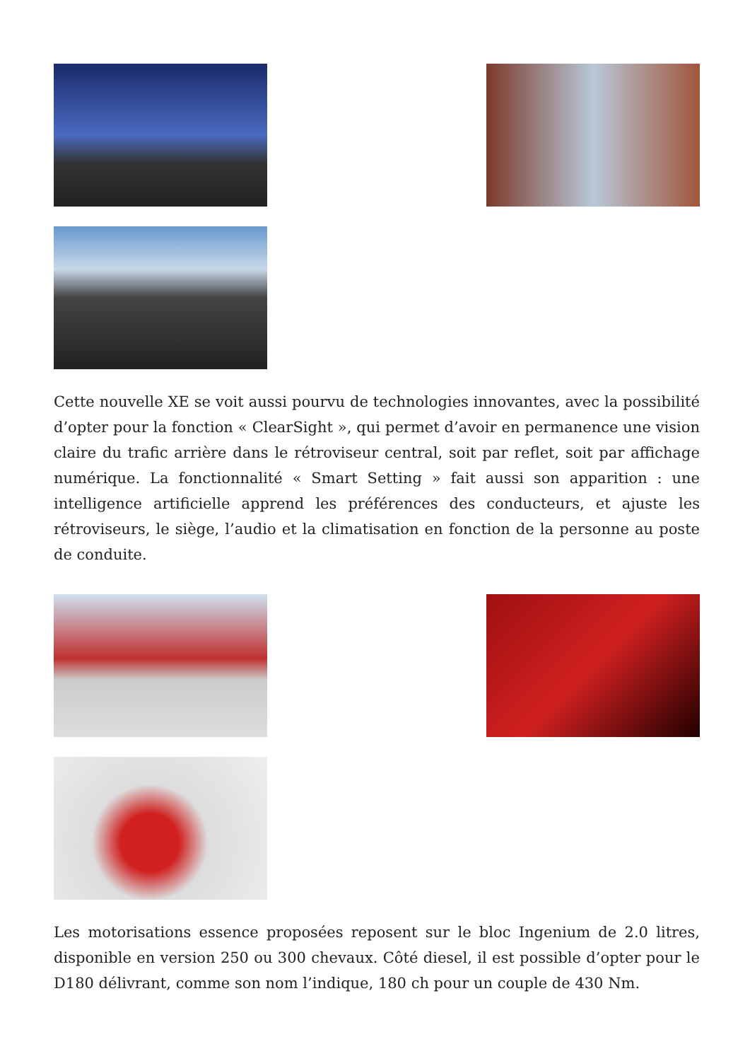Cette nouvelle XE se voit aussi pourvu de technologies innovantes, avec la possibilité d’opter pour la fonction « ClearSight », qui permet d’avoir en permanence une vision claire du trafic arrière dans le rétroviseur central, soit par reflet, soit par affichage numérique. La fonctionnalité « Smart Setting » fait aussi son apparition : une intelligence artificielle apprend les préférences des conducteurs, et ajuste les rétroviseurs, le siège, l’audio et la climatisation en fonction de la personne au poste de conduite.
Les motorisations essence proposées reposent sur le bloc Ingenium de 2.0 litres, disponible en version 250 ou 300 chevaux. Côté diesel, il est possible d’opter pour le D180 délivrant, comme son nom l’indique, 180 ch pour un couple de 430 Nm.